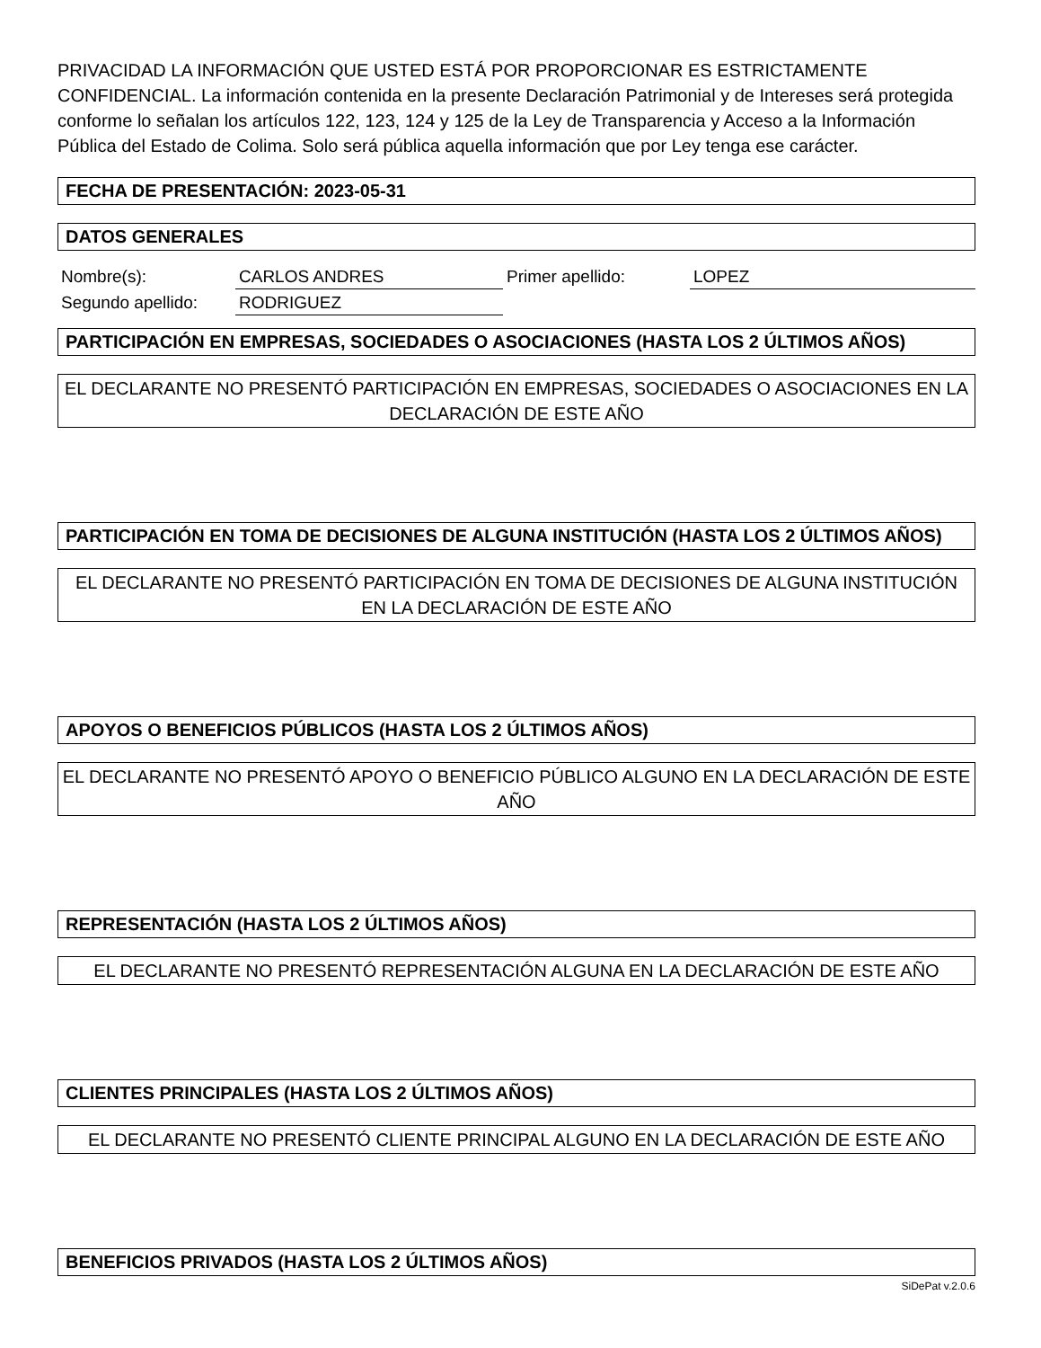PRIVACIDAD LA INFORMACIÓN QUE USTED ESTÁ POR PROPORCIONAR ES ESTRICTAMENTE CONFIDENCIAL. La información contenida en la presente Declaración Patrimonial y de Intereses será protegida conforme lo señalan los artículos 122, 123, 124 y 125 de la Ley de Transparencia y Acceso a la Información Pública del Estado de Colima. Solo será pública aquella información que por Ley tenga ese carácter.
FECHA DE PRESENTACIÓN: 2023-05-31
DATOS GENERALES
| Nombre(s): | CARLOS ANDRES | Primer apellido: | LOPEZ |
| Segundo apellido: | RODRIGUEZ | | |
PARTICIPACIÓN EN EMPRESAS, SOCIEDADES O ASOCIACIONES (HASTA LOS 2 ÚLTIMOS AÑOS)
EL DECLARANTE NO PRESENTÓ PARTICIPACIÓN EN EMPRESAS, SOCIEDADES O ASOCIACIONES EN LA DECLARACIÓN DE ESTE AÑO
PARTICIPACIÓN EN TOMA DE DECISIONES DE ALGUNA INSTITUCIÓN (HASTA LOS 2 ÚLTIMOS AÑOS)
EL DECLARANTE NO PRESENTÓ PARTICIPACIÓN EN TOMA DE DECISIONES DE ALGUNA INSTITUCIÓN EN LA DECLARACIÓN DE ESTE AÑO
APOYOS O BENEFICIOS PÚBLICOS (HASTA LOS 2 ÚLTIMOS AÑOS)
EL DECLARANTE NO PRESENTÓ APOYO O BENEFICIO PÚBLICO ALGUNO EN LA DECLARACIÓN DE ESTE AÑO
REPRESENTACIÓN (HASTA LOS 2 ÚLTIMOS AÑOS)
EL DECLARANTE NO PRESENTÓ REPRESENTACIÓN ALGUNA EN LA DECLARACIÓN DE ESTE AÑO
CLIENTES PRINCIPALES (HASTA LOS 2 ÚLTIMOS AÑOS)
EL DECLARANTE NO PRESENTÓ CLIENTE PRINCIPAL ALGUNO EN LA DECLARACIÓN DE ESTE AÑO
BENEFICIOS PRIVADOS (HASTA LOS 2 ÚLTIMOS AÑOS)
SiDePat v.2.0.6